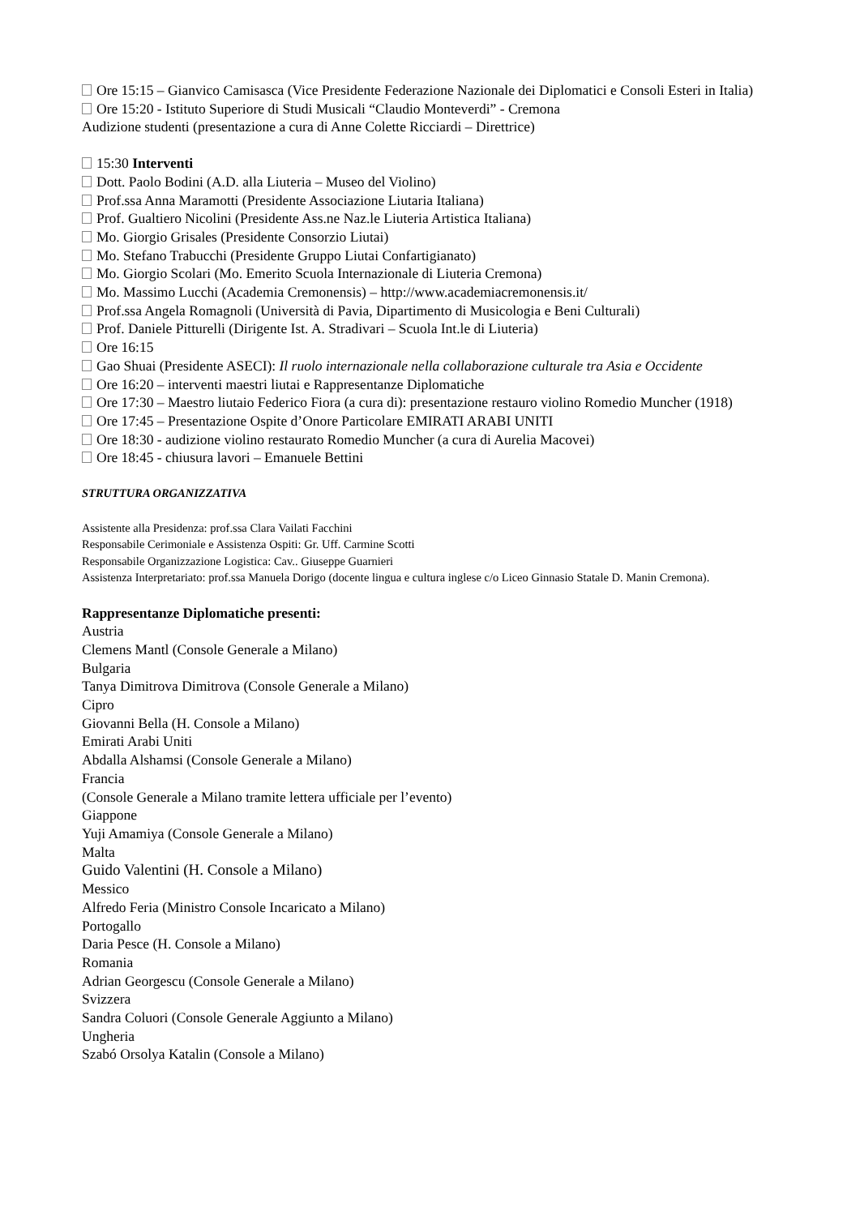Ore 15:15 – Gianvico Camisasca (Vice Presidente Federazione Nazionale dei Diplomatici e Consoli Esteri in Italia)
Ore 15:20 - Istituto Superiore di Studi Musicali “Claudio Monteverdi” - Cremona
Audizione studenti (presentazione a cura di Anne Colette Ricciardi – Direttrice)
15:30 Interventi
Dott. Paolo Bodini (A.D. alla Liuteria – Museo del Violino)
Prof.ssa Anna Maramotti (Presidente Associazione Liutaria Italiana)
Prof. Gualtiero Nicolini (Presidente Ass.ne Naz.le Liuteria Artistica Italiana)
Mo. Giorgio Grisales (Presidente Consorzio Liutai)
Mo. Stefano Trabucchi (Presidente Gruppo Liutai Confartigianato)
Mo. Giorgio Scolari (Mo. Emerito Scuola Internazionale di Liuteria Cremona)
Mo. Massimo Lucchi (Academia Cremonensis) – http://www.academiacremonensis.it/
Prof.ssa Angela Romagnoli (Università di Pavia, Dipartimento di Musicologia e Beni Culturali)
Prof. Daniele Pitturelli (Dirigente Ist. A. Stradivari – Scuola Int.le di Liuteria)
Ore 16:15
Gao Shuai (Presidente ASECI): Il ruolo internazionale nella collaborazione culturale tra Asia e Occidente
Ore 16:20 – interventi maestri liutai e Rappresentanze Diplomatiche
Ore 17:30 – Maestro liutaio Federico Fiora (a cura di): presentazione restauro violino Romedio Muncher (1918)
Ore 17:45 – Presentazione Ospite d’Onore Particolare EMIRATI ARABI UNITI
Ore 18:30 - audizione violino restaurato Romedio Muncher (a cura di Aurelia Macovei)
Ore 18:45 - chiusura lavori – Emanuele Bettini
STRUTTURA ORGANIZZATIVA
Assistente alla Presidenza: prof.ssa Clara Vailati Facchini
Responsabile Cerimoniale e Assistenza Ospiti: Gr. Uff. Carmine Scotti
Responsabile Organizzazione Logistica: Cav.. Giuseppe Guarnieri
Assistenza Interpretariato: prof.ssa Manuela Dorigo (docente lingua e cultura inglese c/o Liceo Ginnasio Statale D. Manin Cremona).
Rappresentanze Diplomatiche presenti:
Austria
Clemens Mantl (Console Generale a Milano)
Bulgaria
Tanya Dimitrova Dimitrova (Console Generale a Milano)
Cipro
Giovanni Bella (H. Console a Milano)
Emirati Arabi Uniti
Abdalla Alshamsi (Console Generale a Milano)
Francia
(Console Generale a Milano tramite lettera ufficiale per l’evento)
Giappone
Yuji Amamiya (Console Generale a Milano)
Malta
Guido Valentini (H. Console a Milano)
Messico
Alfredo Feria (Ministro Console Incaricato a Milano)
Portogallo
Daria Pesce (H. Console a Milano)
Romania
Adrian Georgescu (Console Generale a Milano)
Svizzera
Sandra Coluori (Console Generale Aggiunto a Milano)
Ungheria
Szabó Orsolya Katalin (Console a Milano)